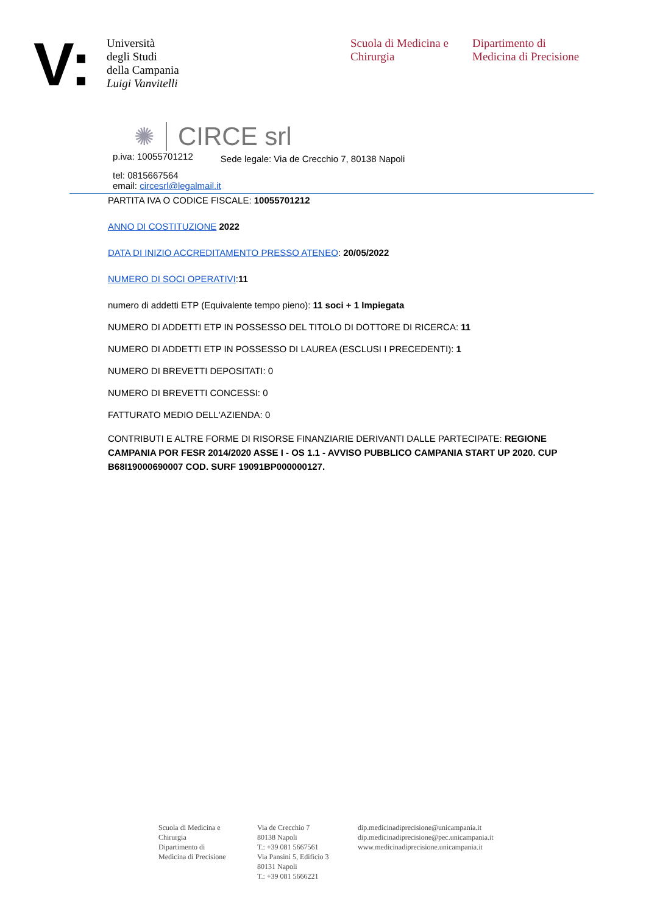V:
Università
degli Studi
della Campania
Luigi Vanvitelli
Scuola di Medicina e Chirurgia
Dipartimento di
Medicina di Precisione
✺ CIRCE srl
p.iva: 10055701212 Sede legale: Via de Crecchio 7, 80138 Napoli
tel: 0815667564
email: circesrl@legalmail.it
PARTITA IVA O CODICE FISCALE: 10055701212
ANNO DI COSTITUZIONE 2022
DATA DI INIZIO ACCREDITAMENTO PRESSO ATENEO: 20/05/2022
NUMERO DI SOCI OPERATIVI:11
numero di addetti ETP (Equivalente tempo pieno): 11 soci + 1 Impiegata
NUMERO DI ADDETTI ETP IN POSSESSO DEL TITOLO DI DOTTORE DI RICERCA: 11
NUMERO DI ADDETTI ETP IN POSSESSO DI LAUREA (ESCLUSI I PRECEDENTI): 1
NUMERO DI BREVETTI DEPOSITATI: 0
NUMERO DI BREVETTI CONCESSI: 0
FATTURATO MEDIO DELL'AZIENDA: 0
CONTRIBUTI E ALTRE FORME DI RISORSE FINANZIARIE DERIVANTI DALLE PARTECIPATE: REGIONE CAMPANIA POR FESR 2014/2020 ASSE I - OS 1.1 - AVVISO PUBBLICO CAMPANIA START UP 2020. CUP B68I19000690007 COD. SURF 19091BP000000127.
Scuola di Medicina e Chirurgia
Dipartimento di
Medicina di Precisione
Via de Crecchio 7
80138 Napoli
T.: +39 081 5667561
Via Pansini 5, Edificio 3
80131 Napoli
T.: +39 081 5666221
dip.medicinadiprecisione@unicampania.it
dip.medicinadiprecisione@pec.unicampania.it
www.medicinadiprecisione.unicampania.it